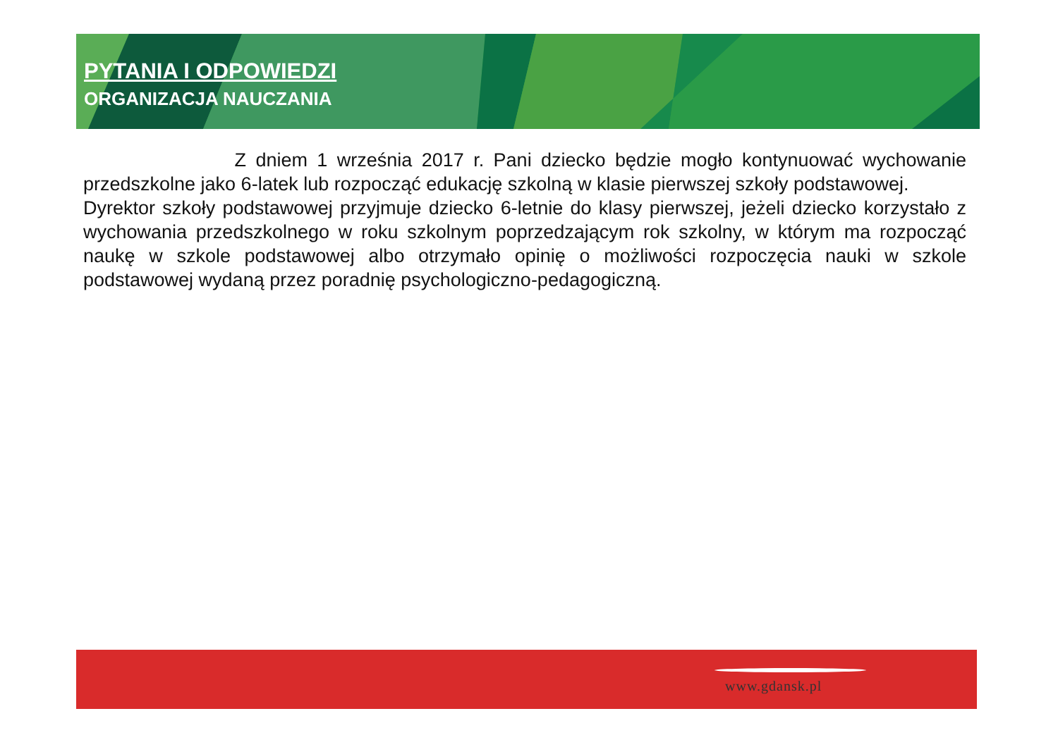PYTANIA I ODPOWIEDZI
ORGANIZACJA NAUCZANIA
Z dniem 1 września 2017 r. Pani dziecko będzie mogło kontynuować wychowanie przedszkolne jako 6-latek lub rozpocząć edukację szkolną w klasie pierwszej szkoły podstawowej.
Dyrektor szkoły podstawowej przyjmuje dziecko 6-letnie do klasy pierwszej, jeżeli dziecko korzystało z wychowania przedszkolnego w roku szkolnym poprzedzającym rok szkolny, w którym ma rozpocząć naukę w szkole podstawowej albo otrzymało opinię o możliwości rozpoczęcia nauki w szkole podstawowej wydaną przez poradnię psychologiczno-pedagogiczną.
www.gdansk.pl